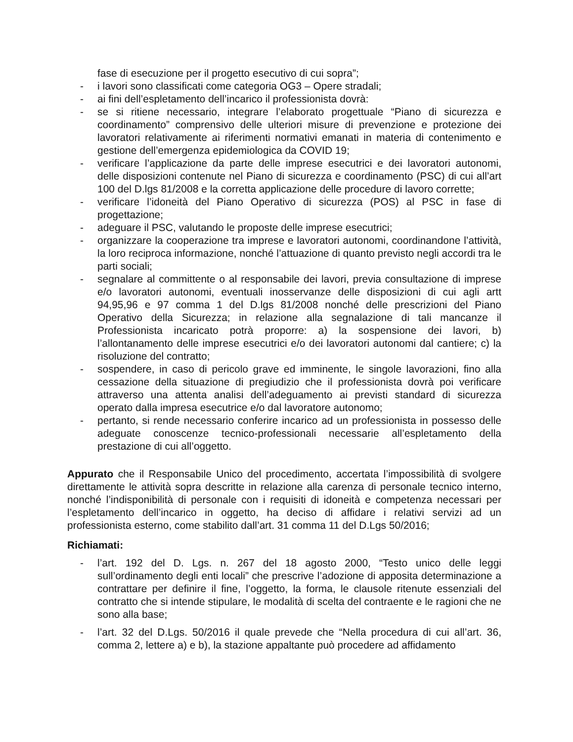fase di esecuzione per il progetto esecutivo di cui sopra”;
- i lavori sono classificati come categoria OG3 – Opere stradali;
- ai fini dell’espletamento dell’incarico il professionista dovrà:
- se si ritiene necessario, integrare l’elaborato progettuale “Piano di sicurezza e coordinamento” comprensivo delle ulteriori misure di prevenzione e protezione dei lavoratori relativamente ai riferimenti normativi emanati in materia di contenimento e gestione dell’emergenza epidemiologica da COVID 19;
- verificare l’applicazione da parte delle imprese esecutrici e dei lavoratori autonomi, delle disposizioni contenute nel Piano di sicurezza e coordinamento (PSC) di cui all’art 100 del D.lgs 81/2008 e la corretta applicazione delle procedure di lavoro corrette;
- verificare l’idoneità del Piano Operativo di sicurezza (POS) al PSC in fase di progettazione;
- adeguare il PSC, valutando le proposte delle imprese esecutrici;
- organizzare la cooperazione tra imprese e lavoratori autonomi, coordinandone l’attività, la loro reciproca informazione, nonché l’attuazione di quanto previsto negli accordi tra le parti sociali;
- segnalare al committente o al responsabile dei lavori, previa consultazione di imprese e/o lavoratori autonomi, eventuali inosservanze delle disposizioni di cui agli artt 94,95,96 e 97 comma 1 del D.lgs 81/2008 nonché delle prescrizioni del Piano Operativo della Sicurezza; in relazione alla segnalazione di tali mancanze il Professionista incaricato potrà proporre: a) la sospensione dei lavori, b) l’allontanamento delle imprese esecutrici e/o dei lavoratori autonomi dal cantiere; c) la risoluzione del contratto;
- sospendere, in caso di pericolo grave ed imminente, le singole lavorazioni, fino alla cessazione della situazione di pregiudizio che il professionista dovrà poi verificare attraverso una attenta analisi dell’adeguamento ai previsti standard di sicurezza operato dalla impresa esecutrice e/o dal lavoratore autonomo;
- pertanto, si rende necessario conferire incarico ad un professionista in possesso delle adeguate conoscenze tecnico-professionali necessarie all’espletamento della prestazione di cui all’oggetto.
Appurato che il Responsabile Unico del procedimento, accertata l’impossibilità di svolgere direttamente le attività sopra descritte in relazione alla carenza di personale tecnico interno, nonché l’indisponibilità di personale con i requisiti di idoneità e competenza necessari per l’espletamento dell’incarico in oggetto, ha deciso di affidare i relativi servizi ad un professionista esterno, come stabilito dall’art. 31 comma 11 del D.Lgs 50/2016;
Richiamati:
- l’art. 192 del D. Lgs. n. 267 del 18 agosto 2000, “Testo unico delle leggi sull’ordinamento degli enti locali” che prescrive l’adozione di apposita determinazione a contrattare per definire il fine, l’oggetto, la forma, le clausole ritenute essenziali del contratto che si intende stipulare, le modalità di scelta del contraente e le ragioni che ne sono alla base;
- l’art. 32 del D.Lgs. 50/2016 il quale prevede che “Nella procedura di cui all’art. 36, comma 2, lettere a) e b), la stazione appaltante può procedere ad affidamento